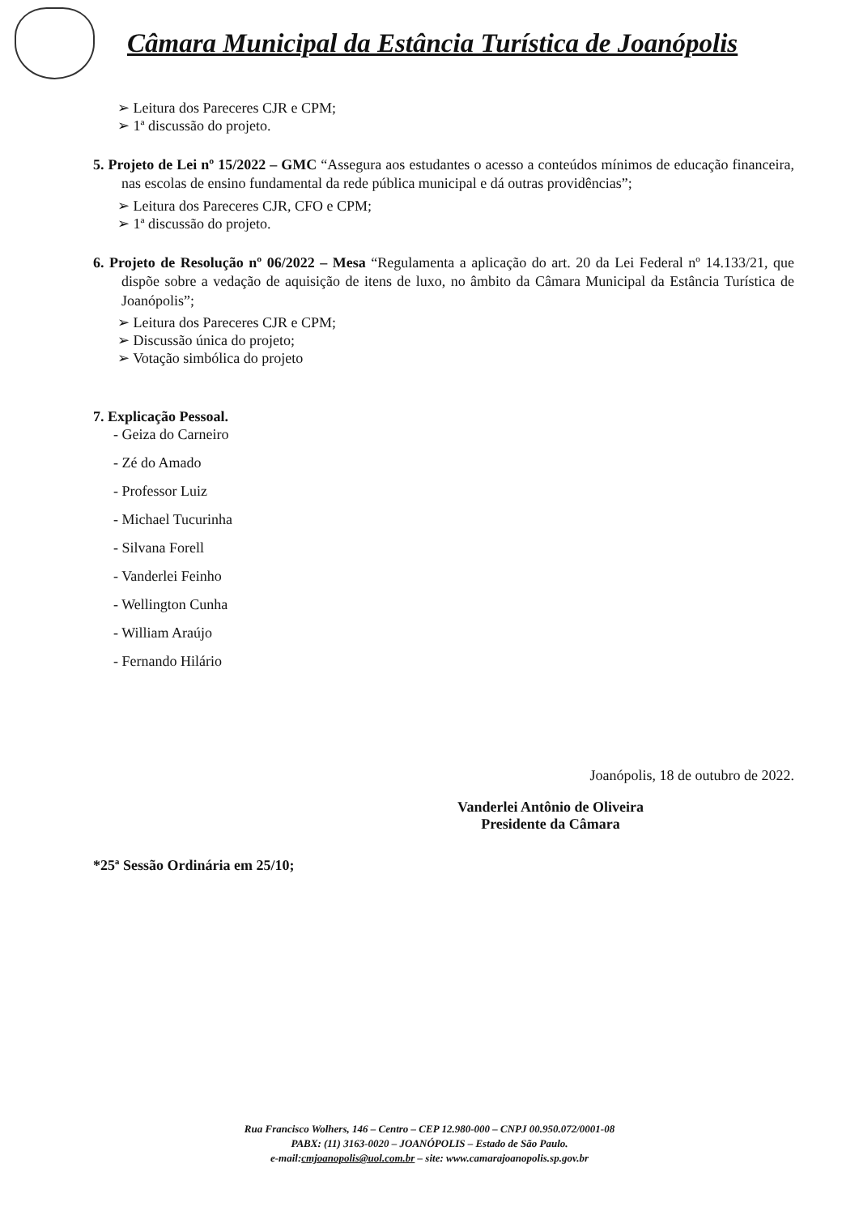Câmara Municipal da Estância Turística de Joanópolis
➢ Leitura dos Pareceres CJR e CPM;
➢ 1ª discussão do projeto.
5. Projeto de Lei nº 15/2022 – GMC “Assegura aos estudantes o acesso a conteúdos mínimos de educação financeira, nas escolas de ensino fundamental da rede pública municipal e dá outras providências”;
➢ Leitura dos Pareceres CJR, CFO e CPM;
➢ 1ª discussão do projeto.
6. Projeto de Resolução nº 06/2022 – Mesa “Regulamenta a aplicação do art. 20 da Lei Federal nº 14.133/21, que dispõe sobre a vedação de aquisição de itens de luxo, no âmbito da Câmara Municipal da Estância Turística de Joanópolis”;
➢ Leitura dos Pareceres CJR e CPM;
➢ Discussão única do projeto;
➢ Votação simbólica do projeto
7. Explicação Pessoal.
- Geiza do Carneiro
- Zé do Amado
- Professor Luiz
- Michael Tucurinha
- Silvana Forell
- Vanderlei Feinho
- Wellington Cunha
- William Araújo
- Fernando Hilário
Joanópolis, 18 de outubro de 2022.
Vanderlei Antônio de Oliveira
Presidente da Câmara
*25ª Sessão Ordinária em 25/10;
Rua Francisco Wolhers, 146 – Centro – CEP 12.980-000 – CNPJ 00.950.072/0001-08
PABX: (11) 3163-0020 – JOANÓPOLIS – Estado de São Paulo.
e-mail:cmjoanopolis@uol.com.br – site: www.camarajoanopolis.sp.gov.br